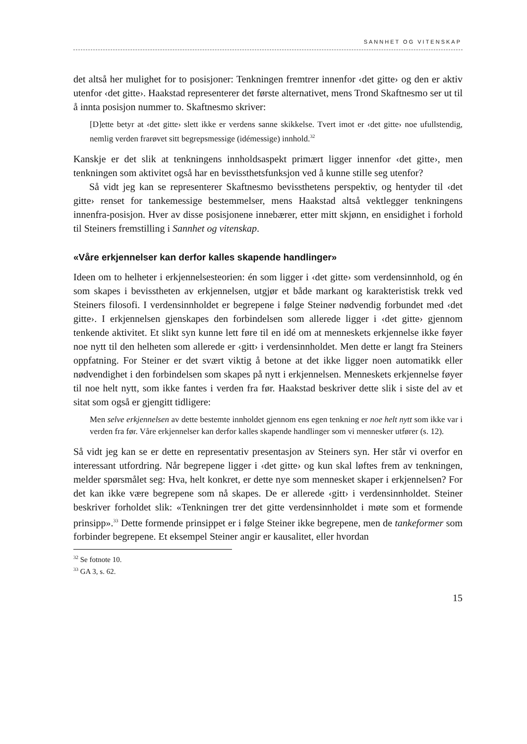SANNHET OG VITENSKAP
det altså her mulighet for to posisjoner: Tenkningen fremtrer innenfor ‹det gitte› og den er aktiv utenfor ‹det gitte›. Haakstad representerer det første alternativet, mens Trond Skaftnesmo ser ut til å innta posisjon nummer to. Skaftnesmo skriver:
[D]ette betyr at ‹det gitte› slett ikke er verdens sanne skikkelse. Tvert imot er ‹det gitte› noe ufullstendig, nemlig verden frarøvet sitt begrepsmessige (idémessige) innhold.<sup>32</sup>
Kanskje er det slik at tenkningens innholdsaspekt primært ligger innenfor ‹det gitte›, men tenkningen som aktivitet også har en bevissthetsfunksjon ved å kunne stille seg utenfor?
Så vidt jeg kan se representerer Skaftnesmo bevissthetens perspektiv, og hentyder til ‹det gitte› renset for tankemessige bestemmelser, mens Haakstad altså vektlegger tenkningens innenfra-posisjon. Hver av disse posisjonene innebærer, etter mitt skjønn, en ensidighet i forhold til Steiners fremstilling i Sannhet og vitenskap.
«Våre erkjennelser kan derfor kalles skapende handlinger»
Ideen om to helheter i erkjennelsesteorien: én som ligger i ‹det gitte› som verdensinnhold, og én som skapes i bevisstheten av erkjennelsen, utgjør et både markant og karakteristisk trekk ved Steiners filosofi. I verdensinnholdet er begrepene i følge Steiner nødvendig forbundet med ‹det gitte›. I erkjennelsen gjenskapes den forbindelsen som allerede ligger i ‹det gitte› gjennom tenkende aktivitet. Et slikt syn kunne lett føre til en idé om at menneskets erkjennelse ikke føyer noe nytt til den helheten som allerede er ‹gitt› i verdensinnholdet. Men dette er langt fra Steiners oppfatning. For Steiner er det svært viktig å betone at det ikke ligger noen automatikk eller nødvendighet i den forbindelsen som skapes på nytt i erkjennelsen. Menneskets erkjennelse føyer til noe helt nytt, som ikke fantes i verden fra før. Haakstad beskriver dette slik i siste del av et sitat som også er gjengitt tidligere:
Men selve erkjennelsen av dette bestemte innholdet gjennom ens egen tenkning er noe helt nytt som ikke var i verden fra før. Våre erkjennelser kan derfor kalles skapende handlinger som vi mennesker utfører (s. 12).
Så vidt jeg kan se er dette en representativ presentasjon av Steiners syn. Her står vi overfor en interessant utfordring. Når begrepene ligger i ‹det gitte› og kun skal løftes frem av tenkningen, melder spørsmålet seg: Hva, helt konkret, er dette nye som mennesket skaper i erkjennelsen? For det kan ikke være begrepene som nå skapes. De er allerede ‹gitt› i verdensinnholdet. Steiner beskriver forholdet slik: «Tenkningen trer det gitte verdensinnholdet i møte som et formende prinsipp».<sup>33</sup> Dette formende prinsippet er i følge Steiner ikke begrepene, men de tankeformer som forbinder begrepene. Et eksempel Steiner angir er kausalitet, eller hvordan
<sup>32</sup> Se fotnote 10.
<sup>33</sup> GA 3, s. 62.
15